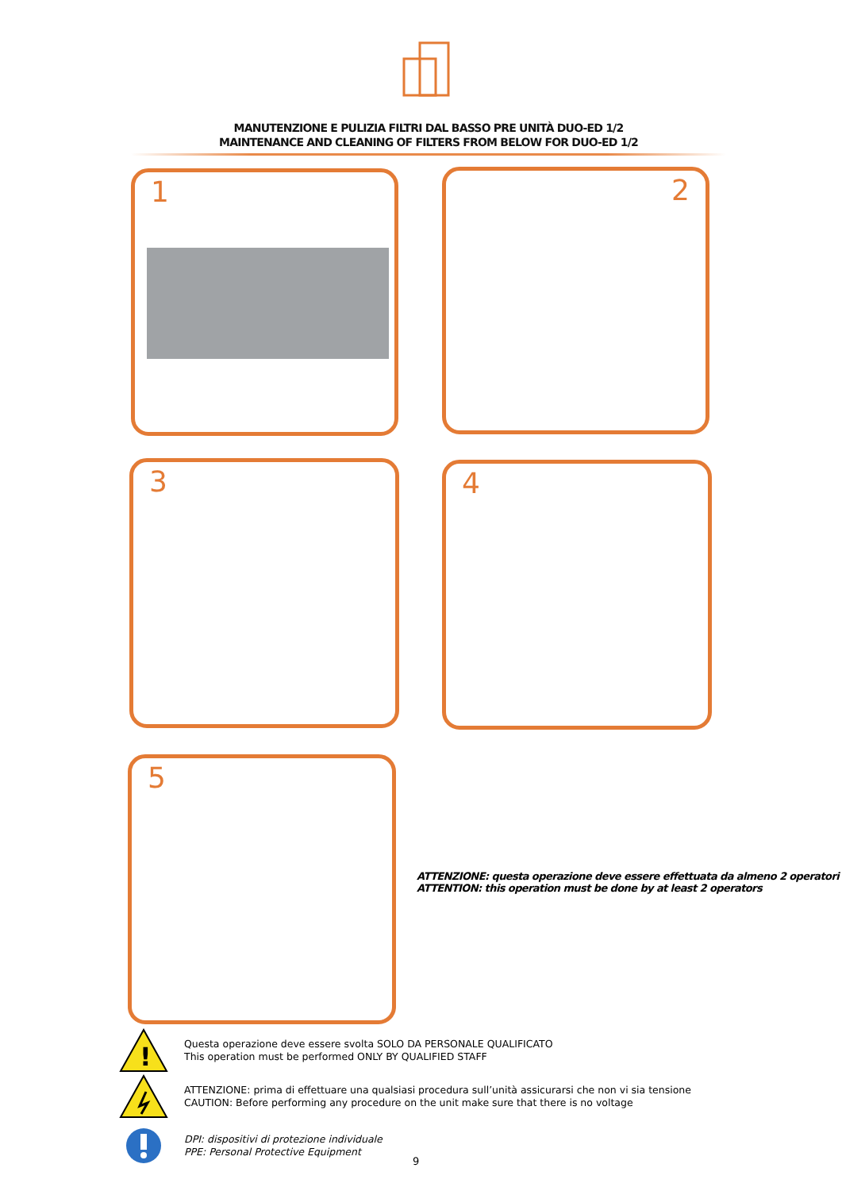MANUTENZIONE E PULIZIA FILTRI DAL BASSO PRE UNITÀ DUO-ED 1/2
MAINTENANCE AND CLEANING OF FILTERS FROM BELOW FOR DUO-ED 1/2
1 2
3 4
5
ATTENZIONE: questa operazione deve essere effettuata da almeno 2 operatori
ATTENTION: this operation must be done by at least 2 operators
!
Questa operazione deve essere svolta SOLO DA PERSONALE QUALIFICATO
This operation must be performed ONLY BY QUALIFIED STAFF
ATTENZIONE: prima di effettuare una qualsiasi procedura sull’unità assicurarsi che non vi sia tensione
CAUTION: Before performing any procedure on the unit make sure that there is no voltage
DPI: dispositivi di protezione individuale
PPE: Personal Protective Equipment
9